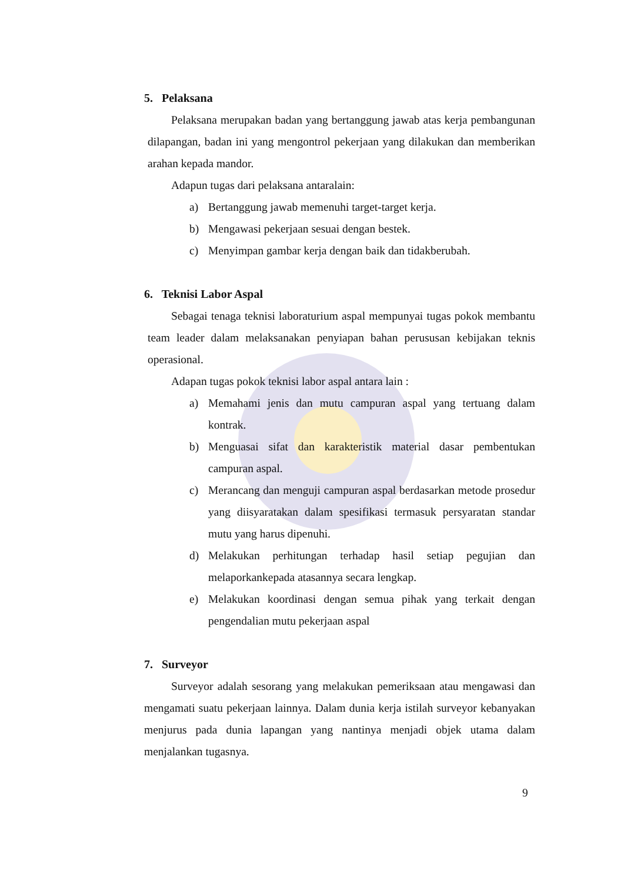5. Pelaksana
Pelaksana merupakan badan yang bertanggung jawab atas kerja pembangunan dilapangan, badan ini yang mengontrol pekerjaan yang dilakukan dan memberikan arahan kepada mandor.
Adapun tugas dari pelaksana antaralain:
a) Bertanggung jawab memenuhi target-target kerja.
b) Mengawasi pekerjaan sesuai dengan bestek.
c) Menyimpan gambar kerja dengan baik dan tidakberubah.
6. Teknisi Labor Aspal
Sebagai tenaga teknisi laboraturium aspal mempunyai tugas pokok membantu team leader dalam melaksanakan penyiapan bahan perususan kebijakan teknis operasional.
Adapan tugas pokok teknisi labor aspal antara lain :
a) Memahami jenis dan mutu campuran aspal yang tertuang dalam kontrak.
b) Menguasai sifat dan karakteristik material dasar pembentukan campuran aspal.
c) Merancang dan menguji campuran aspal berdasarkan metode prosedur yang diisyaratakan dalam spesifikasi termasuk persyaratan standar mutu yang harus dipenuhi.
d) Melakukan perhitungan terhadap hasil setiap pegujian dan melaporkankepada atasannya secara lengkap.
e) Melakukan koordinasi dengan semua pihak yang terkait dengan pengendalian mutu pekerjaan aspal
7. Surveyor
Surveyor adalah sesorang yang melakukan pemeriksaan atau mengawasi dan mengamati suatu pekerjaan lainnya. Dalam dunia kerja istilah surveyor kebanyakan menjurus pada dunia lapangan yang nantinya menjadi objek utama dalam menjalankan tugasnya.
9